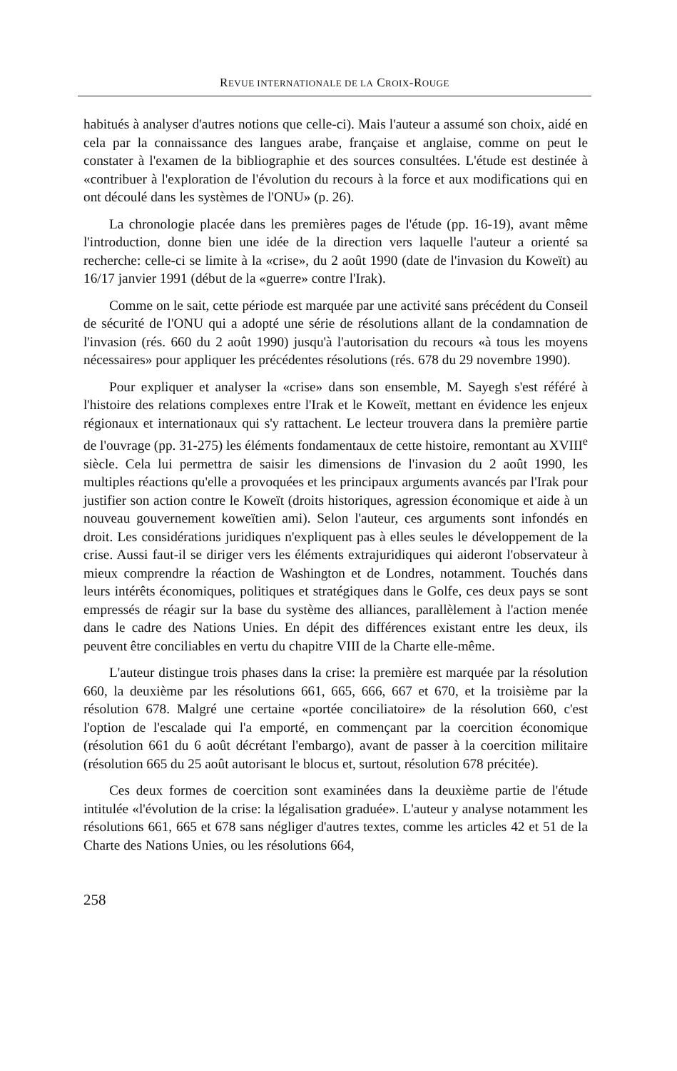REVUE INTERNATIONALE DE LA CROIX-ROUGE
habitués à analyser d'autres notions que celle-ci). Mais l'auteur a assumé son choix, aidé en cela par la connaissance des langues arabe, française et anglaise, comme on peut le constater à l'examen de la bibliographie et des sources consultées. L'étude est destinée à «contribuer à l'exploration de l'évolution du recours à la force et aux modifications qui en ont découlé dans les systèmes de l'ONU» (p. 26).
La chronologie placée dans les premières pages de l'étude (pp. 16-19), avant même l'introduction, donne bien une idée de la direction vers laquelle l'auteur a orienté sa recherche: celle-ci se limite à la «crise», du 2 août 1990 (date de l'invasion du Koweït) au 16/17 janvier 1991 (début de la «guerre» contre l'Irak).
Comme on le sait, cette période est marquée par une activité sans précédent du Conseil de sécurité de l'ONU qui a adopté une série de résolutions allant de la condamnation de l'invasion (rés. 660 du 2 août 1990) jusqu'à l'autorisation du recours «à tous les moyens nécessaires» pour appliquer les précédentes résolutions (rés. 678 du 29 novembre 1990).
Pour expliquer et analyser la «crise» dans son ensemble, M. Sayegh s'est référé à l'histoire des relations complexes entre l'Irak et le Koweït, mettant en évidence les enjeux régionaux et internationaux qui s'y rattachent. Le lecteur trouvera dans la première partie de l'ouvrage (pp. 31-275) les éléments fondamentaux de cette histoire, remontant au XVIII<sup>e</sup> siècle. Cela lui permettra de saisir les dimensions de l'invasion du 2 août 1990, les multiples réactions qu'elle a provoquées et les principaux arguments avancés par l'Irak pour justifier son action contre le Koweït (droits historiques, agression économique et aide à un nouveau gouvernement koweïtien ami). Selon l'auteur, ces arguments sont infondés en droit. Les considérations juridiques n'expliquent pas à elles seules le développement de la crise. Aussi faut-il se diriger vers les éléments extrajuridiques qui aideront l'observateur à mieux comprendre la réaction de Washington et de Londres, notamment. Touchés dans leurs intérêts économiques, politiques et stratégiques dans le Golfe, ces deux pays se sont empressés de réagir sur la base du système des alliances, parallèlement à l'action menée dans le cadre des Nations Unies. En dépit des différences existant entre les deux, ils peuvent être conciliables en vertu du chapitre VIII de la Charte elle-même.
L'auteur distingue trois phases dans la crise: la première est marquée par la résolution 660, la deuxième par les résolutions 661, 665, 666, 667 et 670, et la troisième par la résolution 678. Malgré une certaine «portée conciliatoire» de la résolution 660, c'est l'option de l'escalade qui l'a emporté, en commençant par la coercition économique (résolution 661 du 6 août décrétant l'embargo), avant de passer à la coercition militaire (résolution 665 du 25 août autorisant le blocus et, surtout, résolution 678 précitée).
Ces deux formes de coercition sont examinées dans la deuxième partie de l'étude intitulée «l'évolution de la crise: la légalisation graduée». L'auteur y analyse notamment les résolutions 661, 665 et 678 sans négliger d'autres textes, comme les articles 42 et 51 de la Charte des Nations Unies, ou les résolutions 664,
258